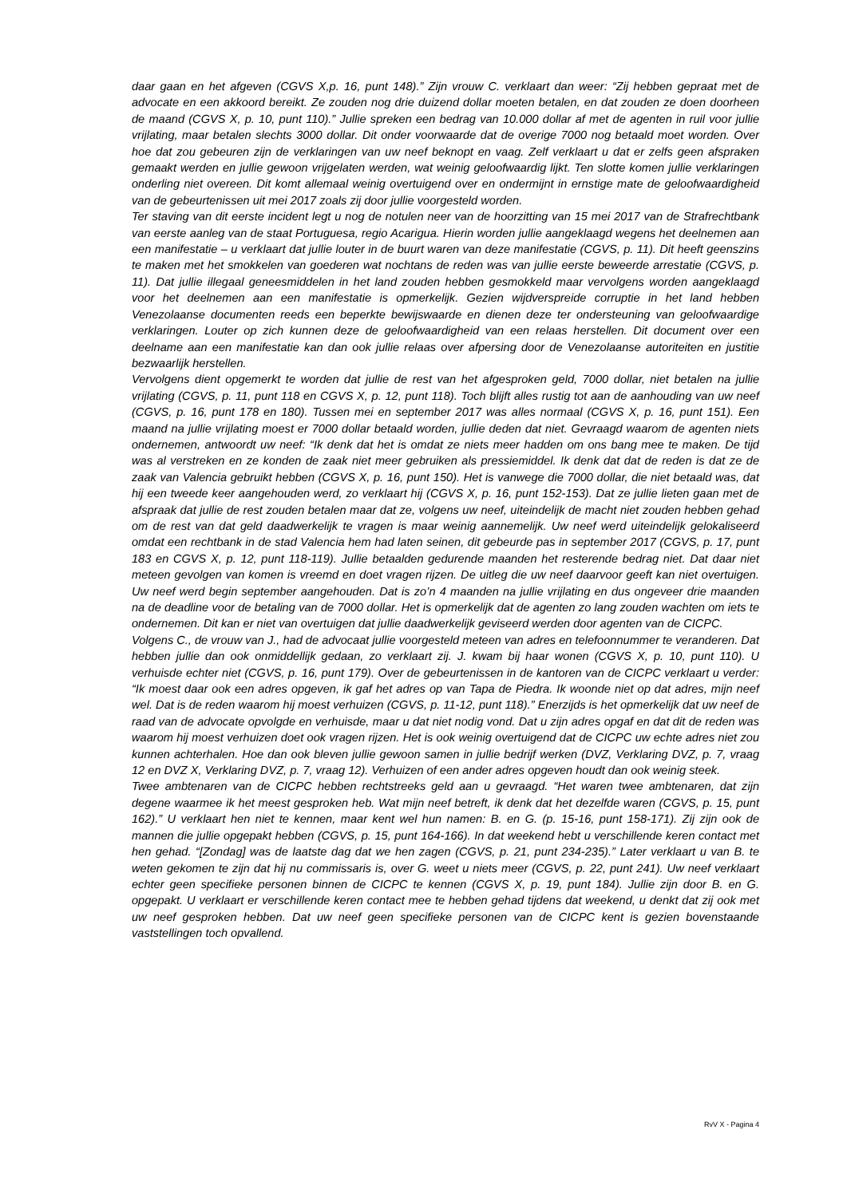daar gaan en het afgeven (CGVS X,p. 16, punt 148).” Zijn vrouw C. verklaart dan weer: “Zij hebben gepraat met de advocate en een akkoord bereikt. Ze zouden nog drie duizend dollar moeten betalen, en dat zouden ze doen doorheen de maand (CGVS X, p. 10, punt 110).” Jullie spreken een bedrag van 10.000 dollar af met de agenten in ruil voor jullie vrijlating, maar betalen slechts 3000 dollar. Dit onder voorwaarde dat de overige 7000 nog betaald moet worden. Over hoe dat zou gebeuren zijn de verklaringen van uw neef beknopt en vaag. Zelf verklaart u dat er zelfs geen afspraken gemaakt werden en jullie gewoon vrijgelaten werden, wat weinig geloofwaardig lijkt. Ten slotte komen jullie verklaringen onderling niet overeen. Dit komt allemaal weinig overtuigend over en ondermijnt in ernstige mate de geloofwaardigheid van de gebeurtenissen uit mei 2017 zoals zij door jullie voorgesteld worden.
Ter staving van dit eerste incident legt u nog de notulen neer van de hoorzitting van 15 mei 2017 van de Strafrechtbank van eerste aanleg van de staat Portuguesa, regio Acarigua. Hierin worden jullie aangeklaagd wegens het deelnemen aan een manifestatie – u verklaart dat jullie louter in de buurt waren van deze manifestatie (CGVS, p. 11). Dit heeft geenszins te maken met het smokkelen van goederen wat nochtans de reden was van jullie eerste beweerde arrestatie (CGVS, p. 11). Dat jullie illegaal geneesmiddelen in het land zouden hebben gesmokkeld maar vervolgens worden aangeklaagd voor het deelnemen aan een manifestatie is opmerkelijk. Gezien wijdverspreide corruptie in het land hebben Venezolaanse documenten reeds een beperkte bewijswaarde en dienen deze ter ondersteuning van geloofwaardige verklaringen. Louter op zich kunnen deze de geloofwaardigheid van een relaas herstellen. Dit document over een deelname aan een manifestatie kan dan ook jullie relaas over afpersing door de Venezolaanse autoriteiten en justitie bezwaarlijk herstellen.
Vervolgens dient opgemerkt te worden dat jullie de rest van het afgesproken geld, 7000 dollar, niet betalen na jullie vrijlating (CGVS, p. 11, punt 118 en CGVS X, p. 12, punt 118). Toch blijft alles rustig tot aan de aanhouding van uw neef (CGVS, p. 16, punt 178 en 180). Tussen mei en september 2017 was alles normaal (CGVS X, p. 16, punt 151). Een maand na jullie vrijlating moest er 7000 dollar betaald worden, jullie deden dat niet. Gevraagd waarom de agenten niets ondernemen, antwoordt uw neef: “Ik denk dat het is omdat ze niets meer hadden om ons bang mee te maken. De tijd was al verstreken en ze konden de zaak niet meer gebruiken als pressiemiddel. Ik denk dat dat de reden is dat ze de zaak van Valencia gebruikt hebben (CGVS X, p. 16, punt 150). Het is vanwege die 7000 dollar, die niet betaald was, dat hij een tweede keer aangehouden werd, zo verklaart hij (CGVS X, p. 16, punt 152-153). Dat ze jullie lieten gaan met de afspraak dat jullie de rest zouden betalen maar dat ze, volgens uw neef, uiteindelijk de macht niet zouden hebben gehad om de rest van dat geld daadwerkelijk te vragen is maar weinig aannemelijk. Uw neef werd uiteindelijk gelokaliseerd omdat een rechtbank in de stad Valencia hem had laten seinen, dit gebeurde pas in september 2017 (CGVS, p. 17, punt 183 en CGVS X, p. 12, punt 118-119). Jullie betaalden gedurende maanden het resterende bedrag niet. Dat daar niet meteen gevolgen van komen is vreemd en doet vragen rijzen. De uitleg die uw neef daarvoor geeft kan niet overtuigen. Uw neef werd begin september aangehouden. Dat is zo’n 4 maanden na jullie vrijlating en dus ongeveer drie maanden na de deadline voor de betaling van de 7000 dollar. Het is opmerkelijk dat de agenten zo lang zouden wachten om iets te ondernemen. Dit kan er niet van overtuigen dat jullie daadwerkelijk geviseerd werden door agenten van de CICPC.
Volgens C., de vrouw van J., had de advocaat jullie voorgesteld meteen van adres en telefoonnummer te veranderen. Dat hebben jullie dan ook onmiddellijk gedaan, zo verklaart zij. J. kwam bij haar wonen (CGVS X, p. 10, punt 110). U verhuisde echter niet (CGVS, p. 16, punt 179). Over de gebeurtenissen in de kantoren van de CICPC verklaart u verder: “Ik moest daar ook een adres opgeven, ik gaf het adres op van Tapa de Piedra. Ik woonde niet op dat adres, mijn neef wel. Dat is de reden waarom hij moest verhuizen (CGVS, p. 11-12, punt 118).” Enerzijds is het opmerkelijk dat uw neef de raad van de advocate opvolgde en verhuisde, maar u dat niet nodig vond. Dat u zijn adres opgaf en dat dit de reden was waarom hij moest verhuizen doet ook vragen rijzen. Het is ook weinig overtuigend dat de CICPC uw echte adres niet zou kunnen achterhalen. Hoe dan ook bleven jullie gewoon samen in jullie bedrijf werken (DVZ, Verklaring DVZ, p. 7, vraag 12 en DVZ X, Verklaring DVZ, p. 7, vraag 12). Verhuizen of een ander adres opgeven houdt dan ook weinig steek.
Twee ambtenaren van de CICPC hebben rechtstreeks geld aan u gevraagd. “Het waren twee ambtenaren, dat zijn degene waarmee ik het meest gesproken heb. Wat mijn neef betreft, ik denk dat het dezelfde waren (CGVS, p. 15, punt 162).” U verklaart hen niet te kennen, maar kent wel hun namen: B. en G. (p. 15-16, punt 158-171). Zij zijn ook de mannen die jullie opgepakt hebben (CGVS, p. 15, punt 164-166). In dat weekend hebt u verschillende keren contact met hen gehad. “[Zondag] was de laatste dag dat we hen zagen (CGVS, p. 21, punt 234-235).” Later verklaart u van B. te weten gekomen te zijn dat hij nu commissaris is, over G. weet u niets meer (CGVS, p. 22, punt 241). Uw neef verklaart echter geen specifieke personen binnen de CICPC te kennen (CGVS X, p. 19, punt 184). Jullie zijn door B. en G. opgepakt. U verklaart er verschillende keren contact mee te hebben gehad tijdens dat weekend, u denkt dat zij ook met uw neef gesproken hebben. Dat uw neef geen specifieke personen van de CICPC kent is gezien bovenstaande vaststellingen toch opvallend.
RvV X - Pagina 4